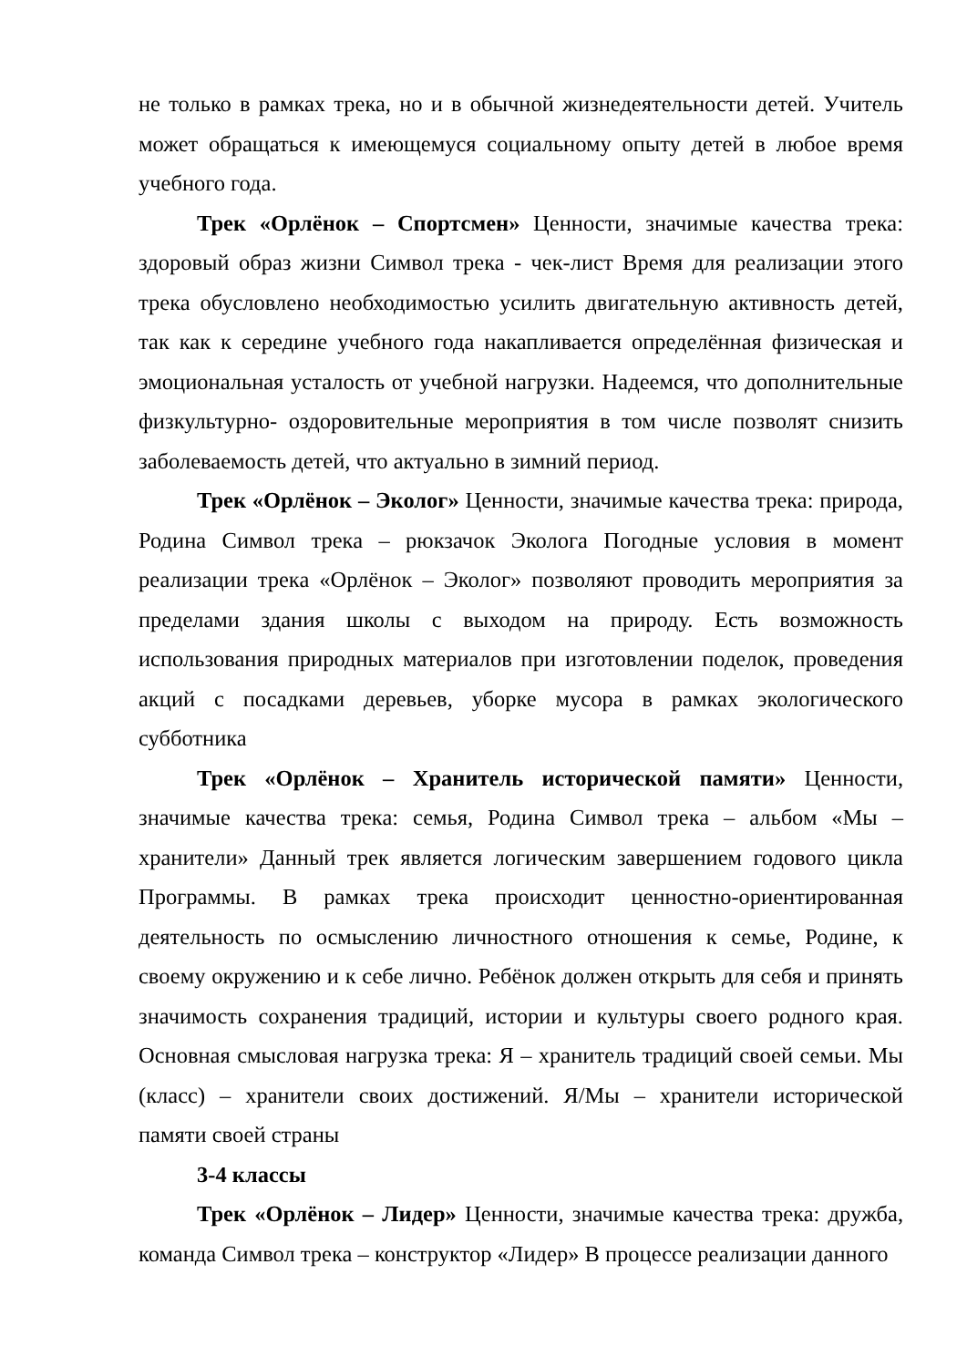не только в рамках трека, но и в обычной жизнедеятельности детей. Учитель может обращаться к имеющемуся социальному опыту детей в любое время учебного года.
Трек «Орлёнок – Спортсмен» Ценности, значимые качества трека: здоровый образ жизни Символ трека - чек-лист Время для реализации этого трека обусловлено необходимостью усилить двигательную активность детей, так как к середине учебного года накапливается определённая физическая и эмоциональная усталость от учебной нагрузки. Надеемся, что дополнительные физкультурно- оздоровительные мероприятия в том числе позволят снизить заболеваемость детей, что актуально в зимний период.
Трек «Орлёнок – Эколог» Ценности, значимые качества трека: природа, Родина Символ трека – рюкзачок Эколога Погодные условия в момент реализации трека «Орлёнок – Эколог» позволяют проводить мероприятия за пределами здания школы с выходом на природу. Есть возможность использования природных материалов при изготовлении поделок, проведения акций с посадками деревьев, уборке мусора в рамках экологического субботника
Трек «Орлёнок – Хранитель исторической памяти» Ценности, значимые качества трека: семья, Родина Символ трека – альбом «Мы – хранители» Данный трек является логическим завершением годового цикла Программы. В рамках трека происходит ценностно-ориентированная деятельность по осмыслению личностного отношения к семье, Родине, к своему окружению и к себе лично. Ребёнок должен открыть для себя и принять значимость сохранения традиций, истории и культуры своего родного края. Основная смысловая нагрузка трека: Я – хранитель традиций своей семьи. Мы (класс) – хранители своих достижений. Я/Мы – хранители исторической памяти своей страны
3-4 классы
Трек «Орлёнок – Лидер» Ценности, значимые качества трека: дружба, команда Символ трека – конструктор «Лидер» В процессе реализации данного